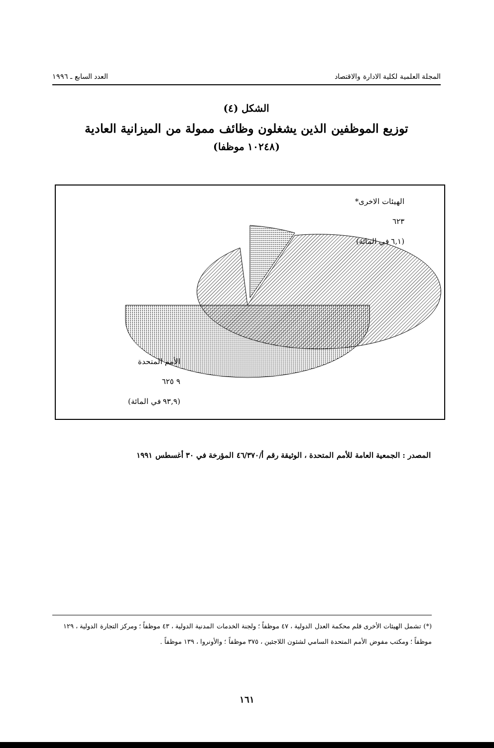المجلة العلمية لكلية الادارة والاقتصاد العدد السابع ـ ١٩٩٦
الشكل (٤)
توزيع الموظفين الذين يشغلون وظائف ممولة من الميزانية العادية
(١٠٢٤٨ موظفا)
الهيئات الاخرى*
٦٢٣
(٦,١ في المائة)
الأمم المتحدة
٩ ٦٢٥
(٩٣,٩ في المائة)
المصدر : الجمعية العامة للأمم المتحدة ، الوثيقة رقم أ/٤٦/٣٧٠ المؤرخة في ٣٠ أغسطس ١٩٩١
(*) تشمل الهيئات الأخرى قلم محكمة العدل الدولية ، ٤٧ موظفاً ؛ ولجنة الخدمات المدنية الدولية ، ٤٣ موظفاً ؛ ومركز التجارة الدولية ، ١٢٩ موظفاً ؛ ومكتب مفوض الأمم المتحدة السامي لشئون اللاجئين ، ٣٧٥ موظفاً ؛ والأونروا ، ١٣٩ موظفاً .
١٦١